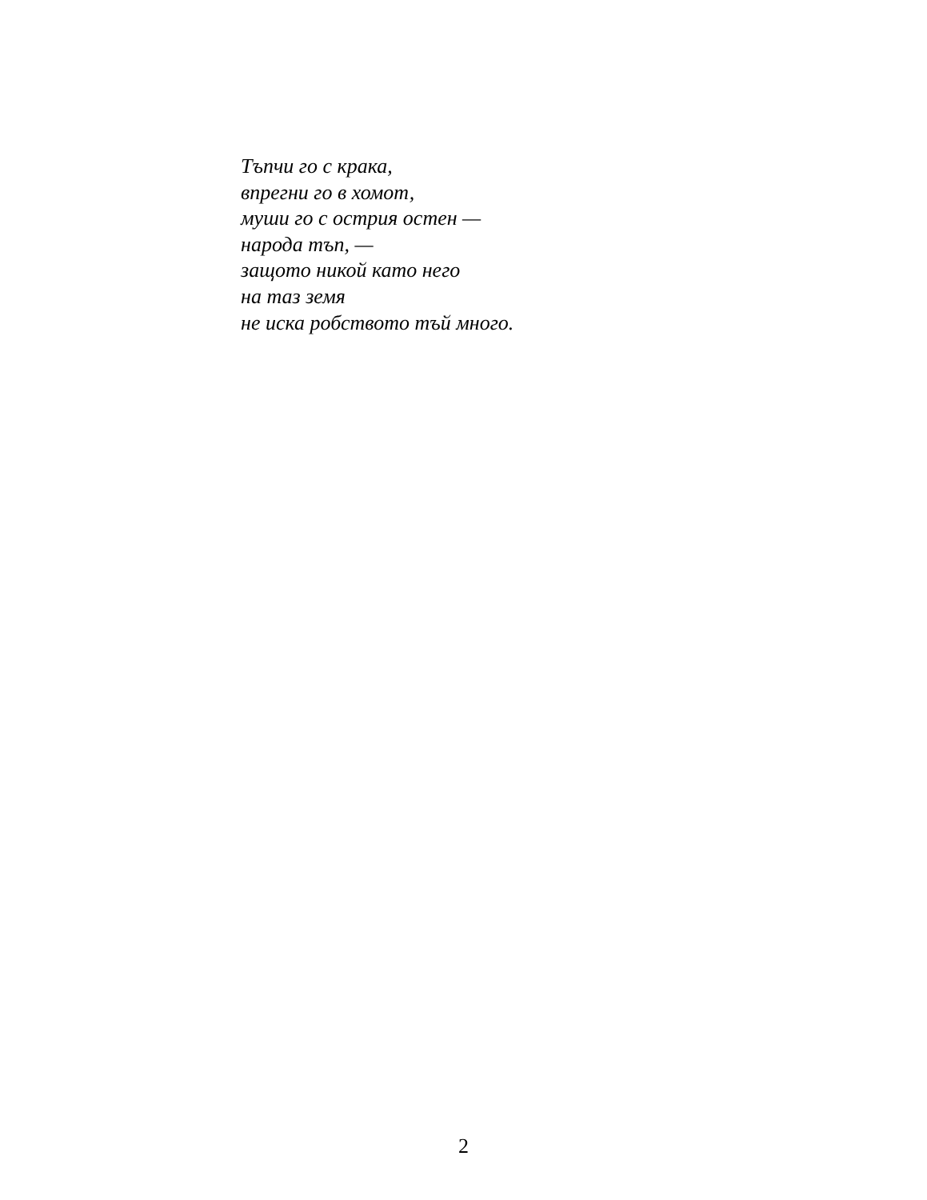Тъпчи го с крака,
впрегни го в хомот,
муши го с острия остен —
народа тъп, —
защото никой като него
на таз земя
не иска робството тъй много.
2